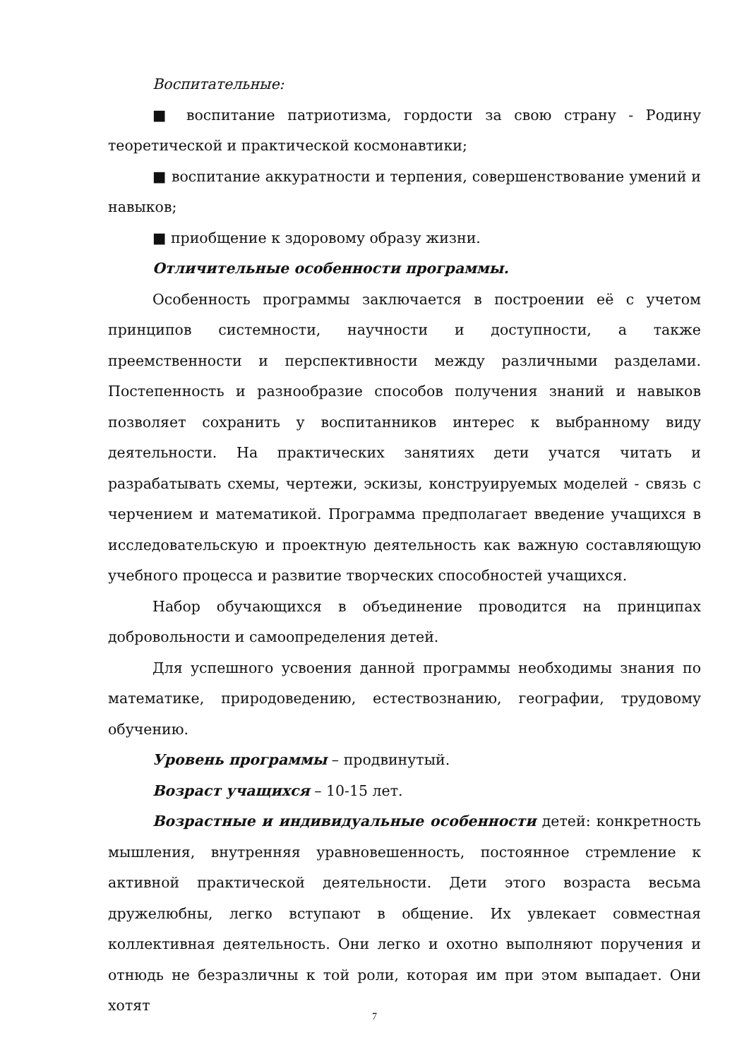Воспитательные:
■ воспитание патриотизма, гордости за свою страну - Родину теоретической и практической космонавтики;
■ воспитание аккуратности и терпения, совершенствование умений и навыков;
■ приобщение к здоровому образу жизни.
Отличительные особенности программы.
Особенность программы заключается в построении её с учетом принципов системности, научности и доступности, а также преемственности и перспективности между различными разделами. Постепенность и разнообразие способов получения знаний и навыков позволяет сохранить у воспитанников интерес к выбранному виду деятельности. На практических занятиях дети учатся читать и разрабатывать схемы, чертежи, эскизы, конструируемых моделей - связь с черчением и математикой. Программа предполагает введение учащихся в исследовательскую и проектную деятельность как важную составляющую учебного процесса и развитие творческих способностей учащихся.
Набор обучающихся в объединение проводится на принципах добровольности и самоопределения детей.
Для успешного усвоения данной программы необходимы знания по математике, природоведению, естествознанию, географии, трудовому обучению.
Уровень программы – продвинутый.
Возраст учащихся – 10-15 лет.
Возрастные и индивидуальные особенности детей: конкретность мышления, внутренняя уравновешенность, постоянное стремление к активной практической деятельности. Дети этого возраста весьма дружелюбны, легко вступают в общение. Их увлекает совместная коллективная деятельность. Они легко и охотно выполняют поручения и отнюдь не безразличны к той роли, которая им при этом выпадает. Они хотят
7